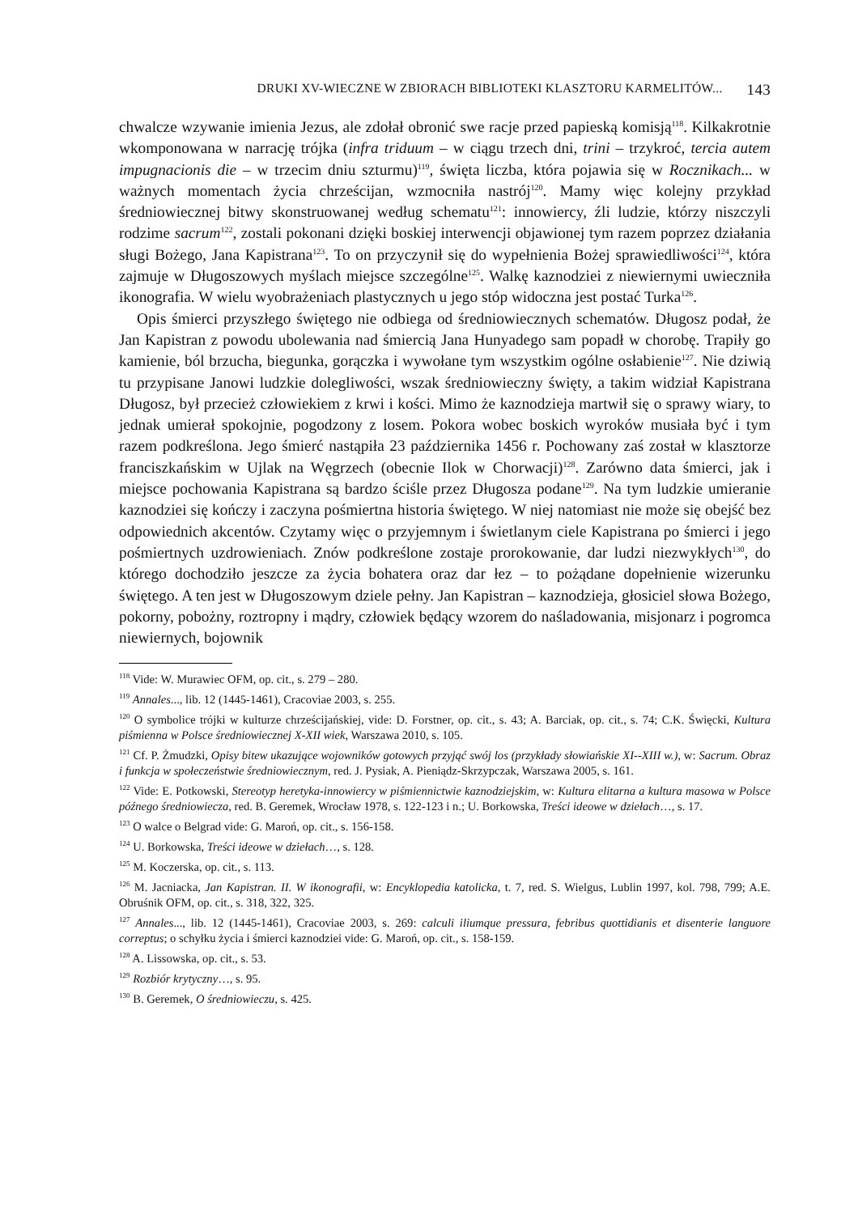DRUKI XV-WIECZNE W ZBIORACH BIBLIOTEKI KLASZTORU KARMELITÓW... 143
chwalcze wzywanie imienia Jezus, ale zdołał obronić swe racje przed papieską komisją<sup>118</sup>. Kilkakrotnie wkomponowana w narrację trójka (infra triduum – w ciągu trzech dni, trini – trzykroć, tercia autem impugnacionis die – w trzecim dniu szturmu)<sup>119</sup>, święta liczba, która pojawia się w Rocznikach... w ważnych momentach życia chrześcijan, wzmocniła nastrój<sup>120</sup>. Mamy więc kolejny przykład średniowiecznej bitwy skonstruowanej według schematu<sup>121</sup>: innowiercy, źli ludzie, którzy niszczyli rodzime sacrum<sup>122</sup>, zostali pokonani dzięki boskiej interwencji objawionej tym razem poprzez działania sługi Bożego, Jana Kapistrana<sup>123</sup>. To on przyczynił się do wypełnienia Bożej sprawiedliwości<sup>124</sup>, która zajmuje w Długoszowych myślach miejsce szczególne<sup>125</sup>. Walkę kaznodziei z niewiernymi uwieczniła ikonografia. W wielu wyobrażeniach plastycznych u jego stóp widoczna jest postać Turka<sup>126</sup>.
Opis śmierci przyszłego świętego nie odbiega od średniowiecznych schematów. Długosz podał, że Jan Kapistran z powodu ubolewania nad śmiercią Jana Hunyadego sam popadł w chorobę. Trapiły go kamienie, ból brzucha, biegunka, gorączka i wywołane tym wszystkim ogólne osłabienie<sup>127</sup>. Nie dziwią tu przypisane Janowi ludzkie dolegliwości, wszak średniowieczny święty, a takim widział Kapistrana Długosz, był przecież człowiekiem z krwi i kości. Mimo że kaznodzieja martwił się o sprawy wiary, to jednak umierał spokojnie, pogodzony z losem. Pokora wobec boskich wyroków musiała być i tym razem podkreślona. Jego śmierć nastąpiła 23 października 1456 r. Pochowany zaś został w klasztorze franciszkańskim w Ujlak na Węgrzech (obecnie Ilok w Chorwacji)<sup>128</sup>. Zarówno data śmierci, jak i miejsce pochowania Kapistrana są bardzo ściśle przez Długosza podane<sup>129</sup>. Na tym ludzkie umieranie kaznodziei się kończy i zaczyna pośmiertna historia świętego. W niej natomiast nie może się obejść bez odpowiednich akcentów. Czytamy więc o przyjemnym i świetlanym ciele Kapistrana po śmierci i jego pośmiertnych uzdrowieniach. Znów podkreślone zostaje prorokowanie, dar ludzi niezwykłych<sup>130</sup>, do którego dochodziło jeszcze za życia bohatera oraz dar łez – to pożądane dopełnienie wizerunku świętego. A ten jest w Długoszowym dziele pełny. Jan Kapistran – kaznodzieja, głosiciel słowa Bożego, pokorny, pobożny, roztropny i mądry, człowiek będący wzorem do naśladowania, misjonarz i pogromca niewiernych, bojownik
<sup>118</sup> Vide: W. Murawiec OFM, op. cit., s. 279 – 280.
<sup>119</sup> Annales..., lib. 12 (1445-1461), Cracoviae 2003, s. 255.
<sup>120</sup> O symbolice trójki w kulturze chrześcijańskiej, vide: D. Forstner, op. cit., s. 43; A. Barciak, op. cit., s. 74; C.K. Święcki, Kultura piśmienna w Polsce średniowiecznej X-XII wiek, Warszawa 2010, s. 105.
<sup>121</sup> Cf. P. Żmudzki, Opisy bitew ukazujące wojowników gotowych przyjąć swój los (przykłady słowiańskie XI--XIII w.), w: Sacrum. Obraz i funkcja w społeczeństwie średniowiecznym, red. J. Pysiak, A. Pieniądz-Skrzypczak, Warszawa 2005, s. 161.
<sup>122</sup> Vide: E. Potkowski, Stereotyp heretyka-innowiercy w piśmiennictwie kaznodziejskim, w: Kultura elitarna a kultura masowa w Polsce późnego średniowiecza, red. B. Geremek, Wrocław 1978, s. 122-123 i n.; U. Borkowska, Treści ideowe w dziełach…, s. 17.
<sup>123</sup> O walce o Belgrad vide: G. Maroń, op. cit., s. 156-158.
<sup>124</sup> U. Borkowska, Treści ideowe w dziełach…, s. 128.
<sup>125</sup> M. Koczerska, op. cit., s. 113.
<sup>126</sup> M. Jacniacka, Jan Kapistran. II. W ikonografii, w: Encyklopedia katolicka, t. 7, red. S. Wielgus, Lublin 1997, kol. 798, 799; A.E. Obruśnik OFM, op. cit., s. 318, 322, 325.
<sup>127</sup> Annales..., lib. 12 (1445-1461), Cracoviae 2003, s. 269: calculi iliumque pressura, febribus quottidianis et disenterie languore correptus; o schyłku życia i śmierci kaznodziei vide: G. Maroń, op. cit., s. 158-159.
<sup>128</sup> A. Lissowska, op. cit., s. 53.
<sup>129</sup> Rozbiór krytyczny…, s. 95.
<sup>130</sup> B. Geremek, O średniowieczu, s. 425.